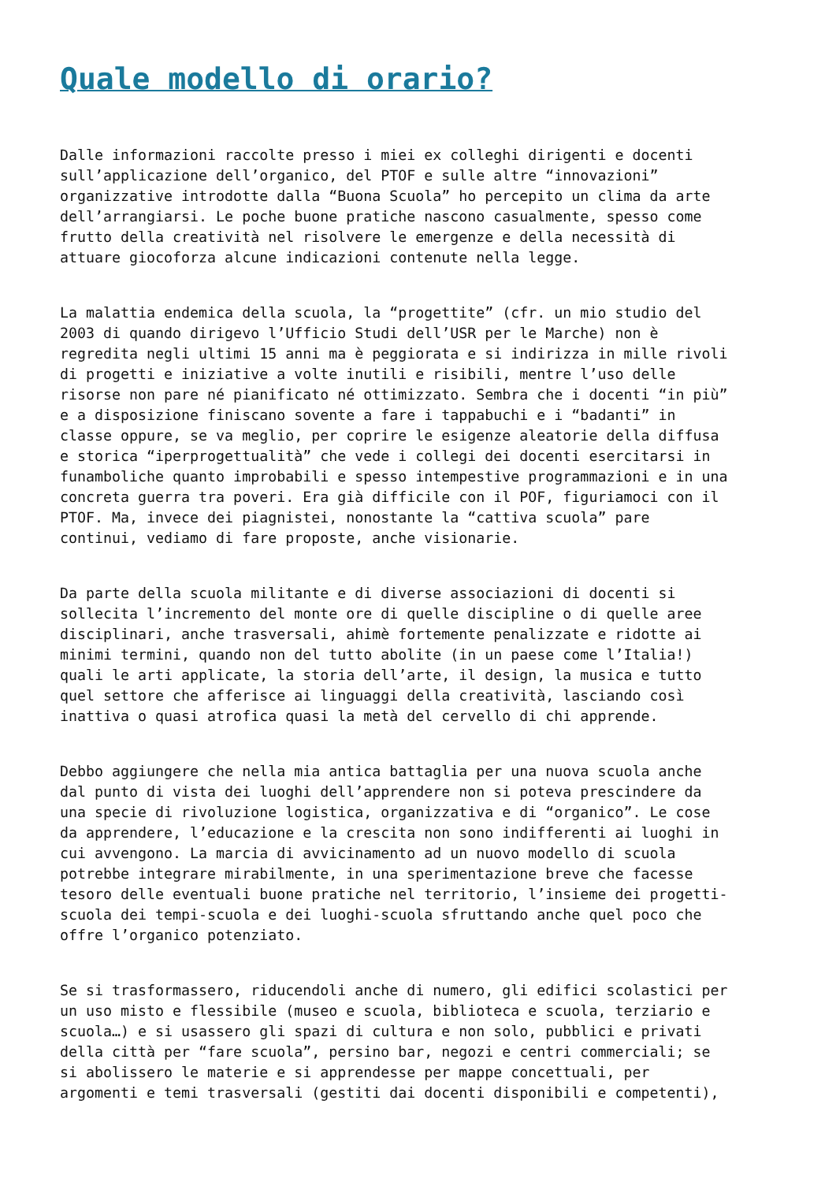Quale modello di orario?
Dalle informazioni raccolte presso i miei ex colleghi dirigenti e docenti sull’applicazione dell’organico, del PTOF e sulle altre “innovazioni” organizzative introdotte dalla “Buona Scuola” ho percepito un clima da arte dell’arrangiarsi. Le poche buone pratiche nascono casualmente, spesso come frutto della creatività nel risolvere le emergenze e della necessità di attuare giocoforza alcune indicazioni contenute nella legge.
La malattia endemica della scuola, la “progettite” (cfr. un mio studio del 2003 di quando dirigevo l’Ufficio Studi dell’USR per le Marche) non è regredita negli ultimi 15 anni ma è peggiorata e si indirizza in mille rivoli di progetti e iniziative a volte inutili e risibili, mentre l’uso delle risorse non pare né pianificato né ottimizzato. Sembra che i docenti “in più” e a disposizione finiscano sovente a fare i tappabuchi e i “badanti” in classe oppure, se va meglio, per coprire le esigenze aleatorie della diffusa e storica “iperprogettualità” che vede i collegi dei docenti esercitarsi in funamboliche quanto improbabili e spesso intempestive programmazioni e in una concreta guerra tra poveri. Era già difficile con il POF, figuriamoci con il PTOF. Ma, invece dei piagnistei, nonostante la “cattiva scuola” pare continui, vediamo di fare proposte, anche visionarie.
Da parte della scuola militante e di diverse associazioni di docenti si sollecita l’incremento del monte ore di quelle discipline o di quelle aree disciplinari, anche trasversali, ahimè fortemente penalizzate e ridotte ai minimi termini, quando non del tutto abolite (in un paese come l’Italia!) quali le arti applicate, la storia dell’arte, il design, la musica e tutto quel settore che afferisce ai linguaggi della creatività, lasciando così inattiva o quasi atrofica quasi la metà del cervello di chi apprende.
Debbo aggiungere che nella mia antica battaglia per una nuova scuola anche dal punto di vista dei luoghi dell’apprendere non si poteva prescindere da una specie di rivoluzione logistica, organizzativa e di “organico”. Le cose da apprendere, l’educazione e la crescita non sono indifferenti ai luoghi in cui avvengono. La marcia di avvicinamento ad un nuovo modello di scuola potrebbe integrare mirabilmente, in una sperimentazione breve che facesse tesoro delle eventuali buone pratiche nel territorio, l’insieme dei progetti- scuola dei tempi-scuola e dei luoghi-scuola sfruttando anche quel poco che offre l’organico potenziato.
Se si trasformassero, riducendoli anche di numero, gli edifici scolastici per un uso misto e flessibile (museo e scuola, biblioteca e scuola, terziario e scuola…) e si usassero gli spazi di cultura e non solo, pubblici e privati della città per “fare scuola”, persino bar, negozi e centri commerciali; se si abolissero le materie e si apprendesse per mappe concettuali, per argomenti e temi trasversali (gestiti dai docenti disponibili e competenti),